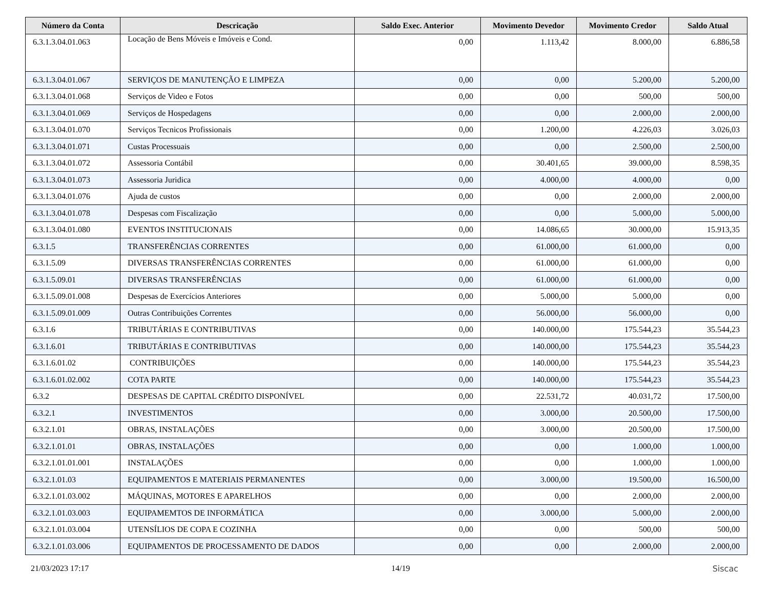| Número da Conta | Descricação | Saldo Exec. Anterior | Movimento Devedor | Movimento Credor | Saldo Atual |
| --- | --- | --- | --- | --- | --- |
| 6.3.1.3.04.01.063 | Locação de Bens Móveis e Imóveis e Cond. | 0,00 | 1.113,42 | 8.000,00 | 6.886,58 |
| 6.3.1.3.04.01.067 | SERVIÇOS DE MANUTENÇÃO E LIMPEZA | 0,00 | 0,00 | 5.200,00 | 5.200,00 |
| 6.3.1.3.04.01.068 | Serviços de Video e Fotos | 0,00 | 0,00 | 500,00 | 500,00 |
| 6.3.1.3.04.01.069 | Serviços de Hospedagens | 0,00 | 0,00 | 2.000,00 | 2.000,00 |
| 6.3.1.3.04.01.070 | Serviços Tecnicos Profissionais | 0,00 | 1.200,00 | 4.226,03 | 3.026,03 |
| 6.3.1.3.04.01.071 | Custas Processuais | 0,00 | 0,00 | 2.500,00 | 2.500,00 |
| 6.3.1.3.04.01.072 | Assessoria Contábil | 0,00 | 30.401,65 | 39.000,00 | 8.598,35 |
| 6.3.1.3.04.01.073 | Assessoria Juridica | 0,00 | 4.000,00 | 4.000,00 | 0,00 |
| 6.3.1.3.04.01.076 | Ajuda de custos | 0,00 | 0,00 | 2.000,00 | 2.000,00 |
| 6.3.1.3.04.01.078 | Despesas com Fiscalização | 0,00 | 0,00 | 5.000,00 | 5.000,00 |
| 6.3.1.3.04.01.080 | EVENTOS INSTITUCIONAIS | 0,00 | 14.086,65 | 30.000,00 | 15.913,35 |
| 6.3.1.5 | TRANSFERÊNCIAS CORRENTES | 0,00 | 61.000,00 | 61.000,00 | 0,00 |
| 6.3.1.5.09 | DIVERSAS TRANSFERÊNCIAS CORRENTES | 0,00 | 61.000,00 | 61.000,00 | 0,00 |
| 6.3.1.5.09.01 | DIVERSAS TRANSFERÊNCIAS | 0,00 | 61.000,00 | 61.000,00 | 0,00 |
| 6.3.1.5.09.01.008 | Despesas de Exercícios Anteriores | 0,00 | 5.000,00 | 5.000,00 | 0,00 |
| 6.3.1.5.09.01.009 | Outras Contribuições Correntes | 0,00 | 56.000,00 | 56.000,00 | 0,00 |
| 6.3.1.6 | TRIBUTÁRIAS E CONTRIBUTIVAS | 0,00 | 140.000,00 | 175.544,23 | 35.544,23 |
| 6.3.1.6.01 | TRIBUTÁRIAS E CONTRIBUTIVAS | 0,00 | 140.000,00 | 175.544,23 | 35.544,23 |
| 6.3.1.6.01.02 | CONTRIBUIÇÕES | 0,00 | 140.000,00 | 175.544,23 | 35.544,23 |
| 6.3.1.6.01.02.002 | COTA PARTE | 0,00 | 140.000,00 | 175.544,23 | 35.544,23 |
| 6.3.2 | DESPESAS DE CAPITAL CRÉDITO DISPONÍVEL | 0,00 | 22.531,72 | 40.031,72 | 17.500,00 |
| 6.3.2.1 | INVESTIMENTOS | 0,00 | 3.000,00 | 20.500,00 | 17.500,00 |
| 6.3.2.1.01 | OBRAS, INSTALAÇÕES | 0,00 | 3.000,00 | 20.500,00 | 17.500,00 |
| 6.3.2.1.01.01 | OBRAS, INSTALAÇÕES | 0,00 | 0,00 | 1.000,00 | 1.000,00 |
| 6.3.2.1.01.01.001 | INSTALAÇÕES | 0,00 | 0,00 | 1.000,00 | 1.000,00 |
| 6.3.2.1.01.03 | EQUIPAMENTOS E MATERIAIS PERMANENTES | 0,00 | 3.000,00 | 19.500,00 | 16.500,00 |
| 6.3.2.1.01.03.002 | MÁQUINAS, MOTORES E APARELHOS | 0,00 | 0,00 | 2.000,00 | 2.000,00 |
| 6.3.2.1.01.03.003 | EQUIPAMEMTOS DE INFORMÁTICA | 0,00 | 3.000,00 | 5.000,00 | 2.000,00 |
| 6.3.2.1.01.03.004 | UTENSÍLIOS DE COPA E COZINHA | 0,00 | 0,00 | 500,00 | 500,00 |
| 6.3.2.1.01.03.006 | EQUIPAMENTOS DE PROCESSAMENTO DE DADOS | 0,00 | 0,00 | 2.000,00 | 2.000,00 |
21/03/2023 17:17 14/19 Siscac